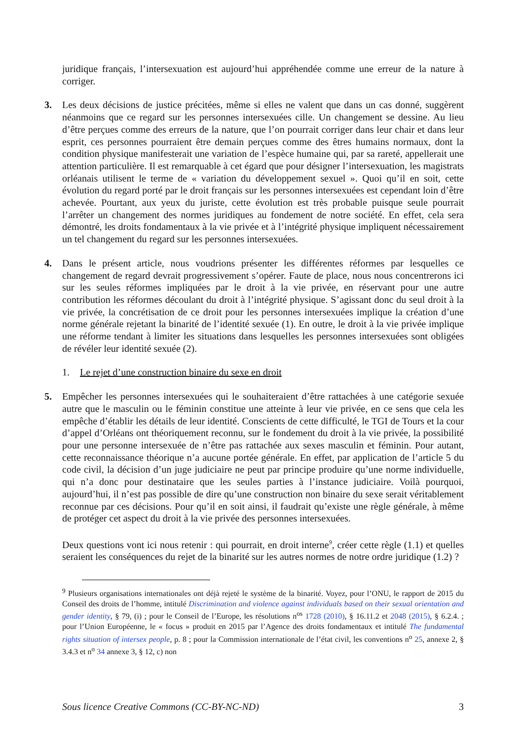juridique français, l’intersexuation est aujourd’hui appréhendée comme une erreur de la nature à corriger.
3. Les deux décisions de justice précitées, même si elles ne valent que dans un cas donné, suggèrent néanmoins que ce regard sur les personnes intersexuées cille. Un changement se dessine. Au lieu d’être perçues comme des erreurs de la nature, que l’on pourrait corriger dans leur chair et dans leur esprit, ces personnes pourraient être demain perçues comme des êtres humains normaux, dont la condition physique manifesterait une variation de l’espèce humaine qui, par sa rareté, appellerait une attention particulière. Il est remarquable à cet égard que pour désigner l’intersexuation, les magistrats orléanais utilisent le terme de « variation du développement sexuel ». Quoi qu’il en soit, cette évolution du regard porté par le droit français sur les personnes intersexuées est cependant loin d’être achevée. Pourtant, aux yeux du juriste, cette évolution est très probable puisque seule pourrait l’arrêter un changement des normes juridiques au fondement de notre société. En effet, cela sera démontré, les droits fondamentaux à la vie privée et à l’intégrité physique impliquent nécessairement un tel changement du regard sur les personnes intersexuées.
4. Dans le présent article, nous voudrions présenter les différentes réformes par lesquelles ce changement de regard devrait progressivement s’opérer. Faute de place, nous nous concentrerons ici sur les seules réformes impliquées par le droit à la vie privée, en réservant pour une autre contribution les réformes découlant du droit à l’intégrité physique. S’agissant donc du seul droit à la vie privée, la concrétisation de ce droit pour les personnes intersexuées implique la création d’une norme générale rejetant la binarité de l’identité sexuée (1). En outre, le droit à la vie privée implique une réforme tendant à limiter les situations dans lesquelles les personnes intersexuées sont obligées de révéler leur identité sexuée (2).
1. Le rejet d’une construction binaire du sexe en droit
5. Empêcher les personnes intersexuées qui le souhaiteraient d’être rattachées à une catégorie sexuée autre que le masculin ou le féminin constitue une atteinte à leur vie privée, en ce sens que cela les empêche d’établir les détails de leur identité. Conscients de cette difficulté, le TGI de Tours et la cour d’appel d’Orléans ont théoriquement reconnu, sur le fondement du droit à la vie privée, la possibilité pour une personne intersexuée de n’être pas rattachée aux sexes masculin et féminin. Pour autant, cette reconnaissance théorique n’a aucune portée générale. En effet, par application de l’article 5 du code civil, la décision d’un juge judiciaire ne peut par principe produire qu’une norme individuelle, qui n’a donc pour destinataire que les seules parties à l’instance judiciaire. Voilà pourquoi, aujourd’hui, il n’est pas possible de dire qu’une construction non binaire du sexe serait véritablement reconnue par ces décisions. Pour qu’il en soit ainsi, il faudrait qu’existe une règle générale, à même de protéger cet aspect du droit à la vie privée des personnes intersexuées.
Deux questions vont ici nous retenir : qui pourrait, en droit interne<sup>9</sup>, créer cette règle (1.1) et quelles seraient les conséquences du rejet de la binarité sur les autres normes de notre ordre juridique (1.2) ?
<sup>9</sup> Plusieurs organisations internationales ont déjà rejeté le système de la binarité. Voyez, pour l’ONU, le rapport de 2015 du Conseil des droits de l’homme, intitulé Discrimination and violence against individuals based on their sexual orientation and gender identity, § 79, (i) ; pour le Conseil de l’Europe, les résolutions n<sup>os</sup> 1728 (2010), § 16.11.2 et 2048 (2015), § 6.2.4. ; pour l’Union Européenne, le « focus » produit en 2015 par l’Agence des droits fondamentaux et intitulé The fundamental rights situation of intersex people, p. 8 ; pour la Commission internationale de l’état civil, les conventions n<sup>o</sup> 25, annexe 2, § 3.4.3 et n<sup>o</sup> 34 annexe 3, § 12, c) non
Sous licence Creative Commons (CC-BY-NC-ND) 3